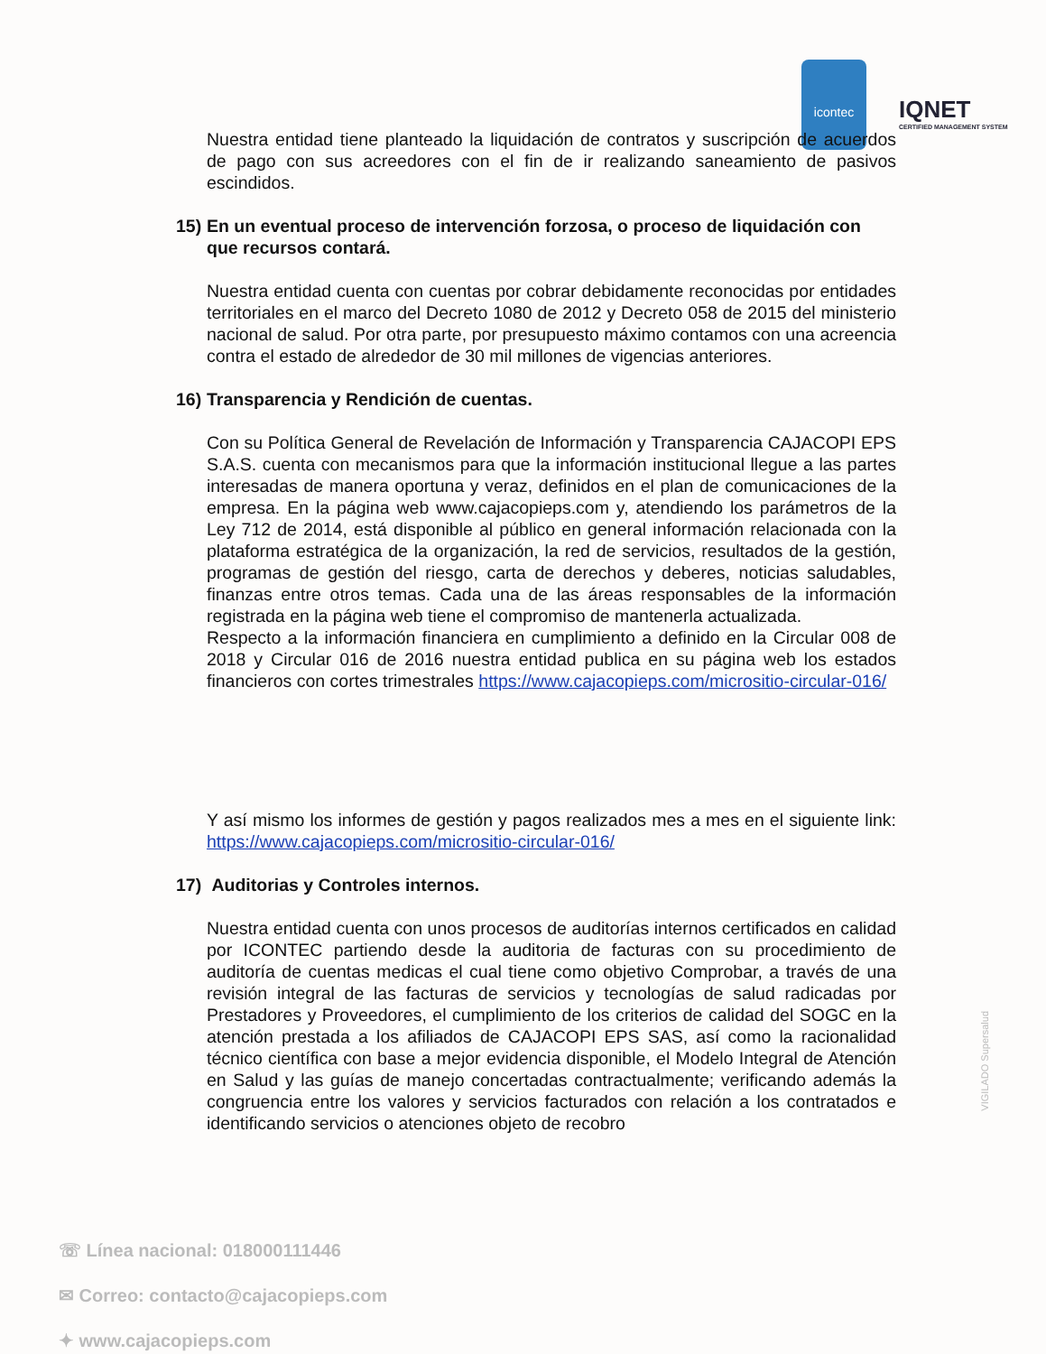icontec
IQNET
CERTIFIED MANAGEMENT SYSTEM
Nuestra entidad tiene planteado la liquidación de contratos y suscripción de acuerdos de pago con sus acreedores con el fin de ir realizando saneamiento de pasivos escindidos.
15) En un eventual proceso de intervención forzosa, o proceso de liquidación con que recursos contará.
Nuestra entidad cuenta con cuentas por cobrar debidamente reconocidas por entidades territoriales en el marco del Decreto 1080 de 2012 y Decreto 058 de 2015 del ministerio nacional de salud. Por otra parte, por presupuesto máximo contamos con una acreencia contra el estado de alrededor de 30 mil millones de vigencias anteriores.
16) Transparencia y Rendición de cuentas.
Con su Política General de Revelación de Información y Transparencia CAJACOPI EPS S.A.S. cuenta con mecanismos para que la información institucional llegue a las partes interesadas de manera oportuna y veraz, definidos en el plan de comunicaciones de la empresa. En la página web www.cajacopieps.com y, atendiendo los parámetros de la Ley 712 de 2014, está disponible al público en general información relacionada con la plataforma estratégica de la organización, la red de servicios, resultados de la gestión, programas de gestión del riesgo, carta de derechos y deberes, noticias saludables, finanzas entre otros temas. Cada una de las áreas responsables de la información registrada en la página web tiene el compromiso de mantenerla actualizada.
Respecto a la información financiera en cumplimiento a definido en la Circular 008 de 2018 y Circular 016 de 2016 nuestra entidad publica en su página web los estados financieros con cortes trimestrales https://www.cajacopieps.com/micrositio-circular-016/
Y así mismo los informes de gestión y pagos realizados mes a mes en el siguiente link: https://www.cajacopieps.com/micrositio-circular-016/
17) Auditorias y Controles internos.
Nuestra entidad cuenta con unos procesos de auditorías internos certificados en calidad por ICONTEC partiendo desde la auditoria de facturas con su procedimiento de auditoría de cuentas medicas el cual tiene como objetivo Comprobar, a través de una revisión integral de las facturas de servicios y tecnologías de salud radicadas por Prestadores y Proveedores, el cumplimiento de los criterios de calidad del SOGC en la atención prestada a los afiliados de CAJACOPI EPS SAS, así como la racionalidad técnico científica con base a mejor evidencia disponible, el Modelo Integral de Atención en Salud y las guías de manejo concertadas contractualmente; verificando además la congruencia entre los valores y servicios facturados con relación a los contratados e identificando servicios o atenciones objeto de recobro
☏ Línea nacional: 018000111446
✉ Correo: contacto@cajacopieps.com
✦ www.cajacopieps.com
VIGILADO Supersalud